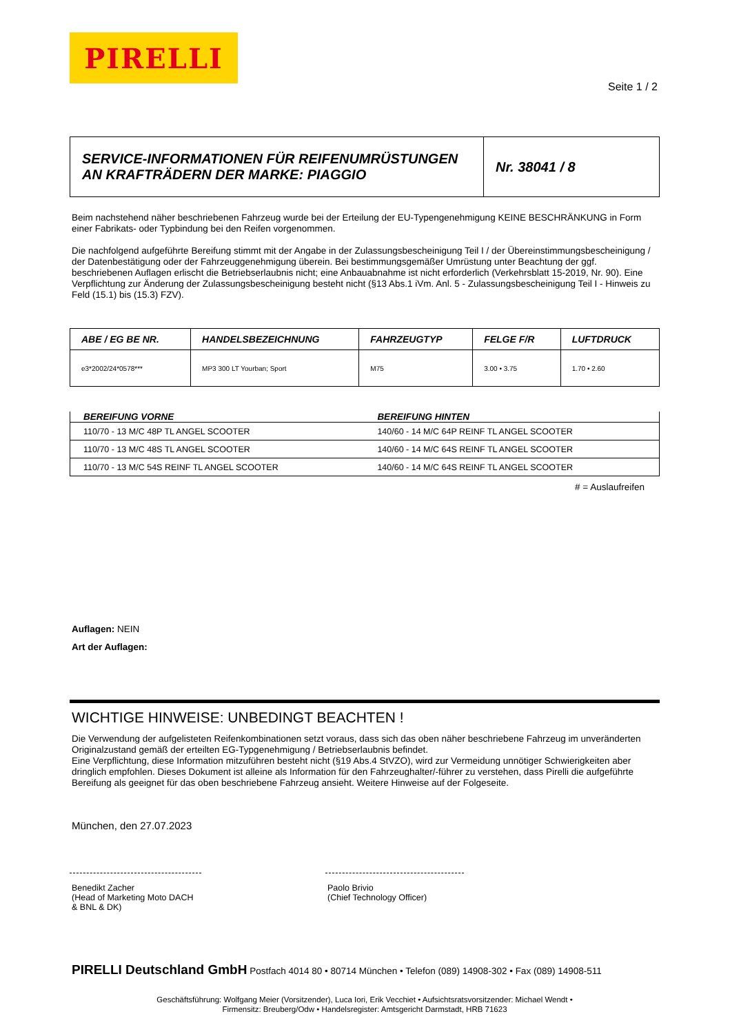PIRELLI
Seite 1 / 2
| SERVICE-INFORMATIONEN FÜR REIFENUMRÜSTUNGEN AN KRAFTRÄDERN DER MARKE: PIAGGIO | Nr. 38041 / 8 |
Beim nachstehend näher beschriebenen Fahrzeug wurde bei der Erteilung der EU-Typengenehmigung KEINE BESCHRÄNKUNG in Form einer Fabrikats- oder Typbindung bei den Reifen vorgenommen.
Die nachfolgend aufgeführte Bereifung stimmt mit der Angabe in der Zulassungsbescheinigung Teil I / der Übereinstimmungsbescheinigung / der Datenbestätigung oder der Fahrzeuggenehmigung überein. Bei bestimmungsgemäßer Umrüstung unter Beachtung der ggf. beschriebenen Auflagen erlischt die Betriebserlaubnis nicht; eine Anbauabnahme ist nicht erforderlich (Verkehrsblatt 15-2019, Nr. 90). Eine Verpflichtung zur Änderung der Zulassungsbescheinigung besteht nicht (§13 Abs.1 iVm. Anl. 5 - Zulassungsbescheinigung Teil I - Hinweis zu Feld (15.1) bis (15.3) FZV).
| ABE / EG BE NR. | HANDELSBEZEICHNUNG | FAHRZEUGTYP | FELGE F/R | LUFTDRUCK |
| --- | --- | --- | --- | --- |
| e3*2002/24*0578*** | MP3 300 LT Yourban; Sport | M75 | 3.00 • 3.75 | 1.70 • 2.60 |
| BEREIFUNG VORNE | BEREIFUNG HINTEN |
| --- | --- |
| 110/70 - 13 M/C 48P TL ANGEL SCOOTER | 140/60 - 14 M/C 64P REINF TL ANGEL SCOOTER |
| 110/70 - 13 M/C 48S TL ANGEL SCOOTER | 140/60 - 14 M/C 64S REINF TL ANGEL SCOOTER |
| 110/70 - 13 M/C 54S REINF TL ANGEL SCOOTER | 140/60 - 14 M/C 64S REINF TL ANGEL SCOOTER |
# = Auslaufreifen
Auflagen: NEIN
Art der Auflagen:
WICHTIGE HINWEISE: UNBEDINGT BEACHTEN !
Die Verwendung der aufgelisteten Reifenkombinationen setzt voraus, dass sich das oben näher beschriebene Fahrzeug im unveränderten Originalzustand gemäß der erteilten EG-Typgenehmigung / Betriebserlaubnis befindet.
Eine Verpflichtung, diese Information mitzuführen besteht nicht (§19 Abs.4 StVZO), wird zur Vermeidung unnötiger Schwierigkeiten aber dringlich empfohlen. Dieses Dokument ist alleine als Information für den Fahrzeughalter/-führer zu verstehen, dass Pirelli die aufgeführte Bereifung als geeignet für das oben beschriebene Fahrzeug ansieht. Weitere Hinweise auf der Folgeseite.
München, den 27.07.2023
Benedikt Zacher
(Head of Marketing Moto DACH & BNL & DK)
Paolo Brivio
(Chief Technology Officer)
PIRELLI Deutschland GmbH Postfach 4014 80 • 80714 München • Telefon (089) 14908-302 • Fax (089) 14908-511
Geschäftsführung: Wolfgang Meier (Vorsitzender), Luca Iori, Erik Vecchiet • Aufsichtsratsvorsitzender: Michael Wendt •
Firmensitz: Breuberg/Odw • Handelsregister: Amtsgericht Darmstadt, HRB 71623